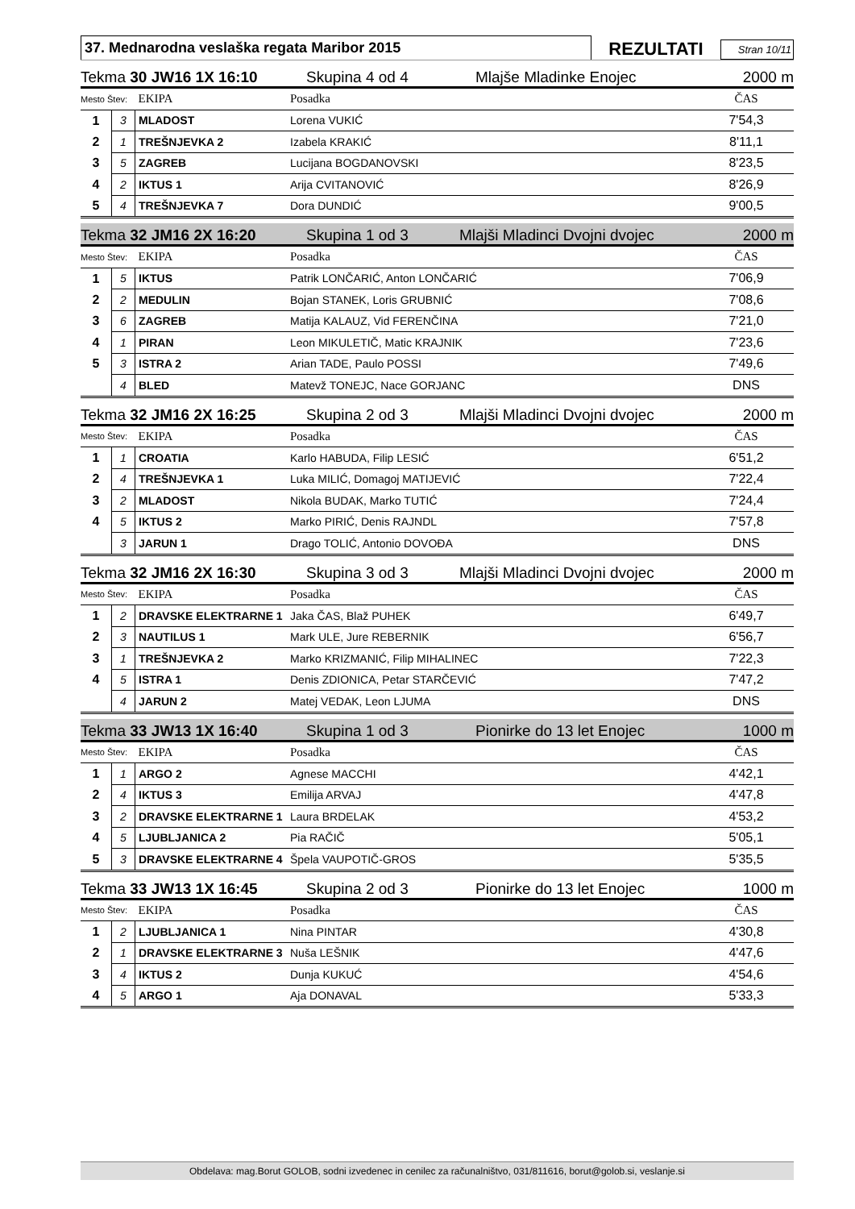37. Mednarodna veslaška regata Maribor 2015
REZULTATI
Stran 10/11
Tekma 30 JW16 1X 16:10 Skupina 4 od 4 Mlajše Mladinke Enojec 2000 m
| Mesto Štev: | | EKIPA | Posadka | ČAS |
| --- | --- | --- | --- | --- |
| 1 | 3 | MLADOST | Lorena VUKIĆ | 7'54,3 |
| 2 | 1 | TREŠNJEVKA 2 | Izabela KRAKIĆ | 8'11,1 |
| 3 | 5 | ZAGREB | Lucijana BOGDANOVSKI | 8'23,5 |
| 4 | 2 | IKTUS 1 | Arija CVITANOVIĆ | 8'26,9 |
| 5 | 4 | TREŠNJEVKA 7 | Dora DUNDIĆ | 9'00,5 |
Tekma 32 JM16 2X 16:20 Skupina 1 od 3 Mlajši Mladinci Dvojni dvojec 2000 m
| Mesto Štev: | | EKIPA | Posadka | ČAS |
| --- | --- | --- | --- | --- |
| 1 | 5 | IKTUS | Patrik LONČARIĆ, Anton LONČARIĆ | 7'06,9 |
| 2 | 2 | MEDULIN | Bojan STANEK, Loris GRUBNIĆ | 7'08,6 |
| 3 | 6 | ZAGREB | Matija KALAUZ, Vid FERENČINA | 7'21,0 |
| 4 | 1 | PIRAN | Leon MIKULETIČ, Matic KRAJNIK | 7'23,6 |
| 5 | 3 | ISTRA 2 | Arian TADE, Paulo POSSI | 7'49,6 |
| | 4 | BLED | Matevž TONEJC, Nace GORJANC | DNS |
Tekma 32 JM16 2X 16:25 Skupina 2 od 3 Mlajši Mladinci Dvojni dvojec 2000 m
| Mesto Štev: | | EKIPA | Posadka | ČAS |
| --- | --- | --- | --- | --- |
| 1 | 1 | CROATIA | Karlo HABUDA, Filip LESIĆ | 6'51,2 |
| 2 | 4 | TREŠNJEVKA 1 | Luka MILIĆ, Domagoj MATIJEVIĆ | 7'22,4 |
| 3 | 2 | MLADOST | Nikola BUDAK, Marko TUTIĆ | 7'24,4 |
| 4 | 5 | IKTUS 2 | Marko PIRIĆ, Denis RAJNDL | 7'57,8 |
| | 3 | JARUN 1 | Drago TOLIĆ, Antonio DOVOĐA | DNS |
Tekma 32 JM16 2X 16:30 Skupina 3 od 3 Mlajši Mladinci Dvojni dvojec 2000 m
| Mesto Štev: | | EKIPA | Posadka | ČAS |
| --- | --- | --- | --- | --- |
| 1 | 2 | DRAVSKE ELEKTRARNE 1 | Jaka ČAS, Blaž PUHEK | 6'49,7 |
| 2 | 3 | NAUTILUS 1 | Mark ULE, Jure REBERNIK | 6'56,7 |
| 3 | 1 | TREŠNJEVKA 2 | Marko KRIZMANIĆ, Filip MIHALINEC | 7'22,3 |
| 4 | 5 | ISTRA 1 | Denis ZDIONICA, Petar STARČEVIĆ | 7'47,2 |
| | 4 | JARUN 2 | Matej VEDAK, Leon LJUMA | DNS |
Tekma 33 JW13 1X 16:40 Skupina 1 od 3 Pionirke do 13 let Enojec 1000 m
| Mesto Štev: | | EKIPA | Posadka | ČAS |
| --- | --- | --- | --- | --- |
| 1 | 1 | ARGO 2 | Agnese MACCHI | 4'42,1 |
| 2 | 4 | IKTUS 3 | Emilija ARVAJ | 4'47,8 |
| 3 | 2 | DRAVSKE ELEKTRARNE 1 | Laura BRDELAK | 4'53,2 |
| 4 | 5 | LJUBLJANICA 2 | Pia RAČIČ | 5'05,1 |
| 5 | 3 | DRAVSKE ELEKTRARNE 4 | Špela VAUPOTIČ-GROS | 5'35,5 |
Tekma 33 JW13 1X 16:45 Skupina 2 od 3 Pionirke do 13 let Enojec 1000 m
| Mesto Štev: | | EKIPA | Posadka | ČAS |
| --- | --- | --- | --- | --- |
| 1 | 2 | LJUBLJANICA 1 | Nina PINTAR | 4'30,8 |
| 2 | 1 | DRAVSKE ELEKTRARNE 3 | Nuša LEŠNIK | 4'47,6 |
| 3 | 4 | IKTUS 2 | Dunja KUKUĆ | 4'54,6 |
| 4 | 5 | ARGO 1 | Aja DONAVAL | 5'33,3 |
Obdelava: mag.Borut GOLOB, sodni izvedenec in cenilec za računalništvo, 031/811616, borut@golob.si, veslanje.si